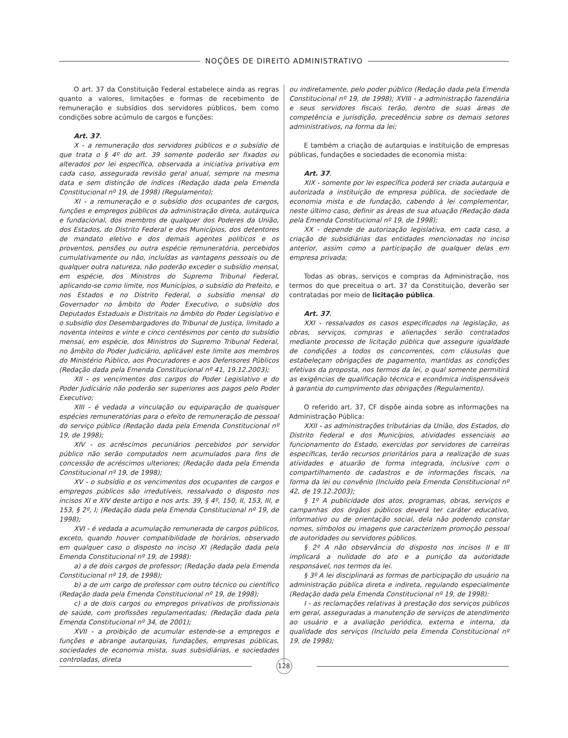NOÇÕES DE DIREITO ADMINISTRATIVO
O art. 37 da Constituição Federal estabelece ainda as regras quanto a valores, limitações e formas de recebimento de remuneração e subsídios dos servidores públicos, bem como condições sobre acúmulo de cargos e funções:
Art. 37.
X - a remuneração dos servidores públicos e o subsídio de que trata o § 4º do art. 39 somente poderão ser fixados ou alterados por lei específica, observada a iniciativa privativa em cada caso, assegurada revisão geral anual, sempre na mesma data e sem distinção de índices (Redação dada pela Emenda Constitucional nº 19, de 1998) (Regulamento);
XI - a remuneração e o subsídio dos ocupantes de cargos, funções e empregos públicos da administração direta, autárquica e fundacional, dos membros de qualquer dos Poderes da União, dos Estados, do Distrito Federal e dos Municípios, dos detentores de mandato eletivo e dos demais agentes políticos e os proventos, pensões ou outra espécie remuneratória, percebidos cumulativamente ou não, incluídas as vantagens pessoais ou de qualquer outra natureza, não poderão exceder o subsídio mensal, em espécie, dos Ministros do Supremo Tribunal Federal, aplicando-se como limite, nos Municípios, o subsídio do Prefeito, e nos Estados e no Distrito Federal, o subsídio mensal do Governador no âmbito do Poder Executivo, o subsídio dos Deputados Estaduais e Distritais no âmbito do Poder Legislativo e o subsidio dos Desembargadores do Tribunal de Justiça, limitado a noventa inteiros e vinte e cinco centésimos por cento do subsídio mensal, em espécie, dos Ministros do Supremo Tribunal Federal, no âmbito do Poder Judiciário, aplicável este limite aos membros do Ministério Público, aos Procuradores e aos Defensores Públicos (Redação dada pela Emenda Constitucional nº 41, 19.12.2003);
XII - os vencimentos dos cargos do Poder Legislativo e do Poder Judiciário não poderão ser superiores aos pagos pelo Poder Executivo;
XIII - é vedada a vinculação ou equiparação de quaisquer espécies remuneratórias para o efeito de remuneração de pessoal do serviço público (Redação dada pela Emenda Constitucional nº 19, de 1998);
XIV - os acréscimos pecuniários percebidos por servidor público não serão computados nem acumulados para fins de concessão de acréscimos ulteriores; (Redação dada pela Emenda Constitucional nº 19, de 1998);
XV - o subsídio e os vencimentos dos ocupantes de cargos e empregos públicos são irredutíveis, ressalvado o disposto nos incisos XI e XIV deste artigo e nos arts. 39, § 4º, 150, II, 153, III, e 153, § 2º, I; (Redação dada pela Emenda Constitucional nº 19, de 1998);
XVI - é vedada a acumulação remunerada de cargos públicos, exceto, quando houver compatibilidade de horários, observado em qualquer caso o disposto no inciso XI (Redação dada pela Emenda Constitucional nº 19, de 1998):
a) a de dois cargos de professor; (Redação dada pela Emenda Constitucional nº 19, de 1998);
b) a de um cargo de professor com outro técnico ou científico (Redação dada pela Emenda Constitucional nº 19, de 1998);
c) a de dois cargos ou empregos privativos de profissionais de saúde, com profissões regulamentadas; (Redação dada pela Emenda Constitucional nº 34, de 2001);
XVII - a proibição de acumular estende-se a empregos e funções e abrange autarquias, fundações, empresas públicas, sociedades de economia mista, suas subsidiárias, e sociedades controladas, direta
ou indiretamente, pelo poder público (Redação dada pela Emenda Constitucional nº 19, de 1998); XVIII - a administração fazendária e seus servidores fiscais terão, dentro de suas áreas de competência e jurisdição, precedência sobre os demais setores administrativos, na forma da lei;
E também a criação de autarquias e instituição de empresas públicas, fundações e sociedades de economia mista:
Art. 37.
XIX - somente por lei específica poderá ser criada autarquia e autorizada a instituição de empresa pública, de sociedade de economia mista e de fundação, cabendo à lei complementar, neste último caso, definir as áreas de sua atuação (Redação dada pela Emenda Constitucional nº 19, de 1998);
XX - depende de autorização legislativa, em cada caso, a criação de subsidiárias das entidades mencionadas no inciso anterior, assim como a participação de qualquer delas em empresa privada;
Todas as obras, serviços e compras da Administração, nos termos do que preceitua o art. 37 da Constituição, deverão ser contratadas por meio de licitação pública.
Art. 37.
XXI - ressalvados os casos especificados na legislação, as obras, serviços, compras e alienações serão contratados mediante processo de licitação pública que assegure igualdade de condições a todos os concorrentes, com cláusulas que estabeleçam obrigações de pagamento, mantidas as condições efetivas da proposta, nos termos da lei, o qual somente permitirá as exigências de qualificação técnica e econômica indispensáveis à garantia do cumprimento das obrigações (Regulamento).
O referido art. 37, CF dispõe ainda sobre as informações na Administração Pública:
XXII - as administrações tributárias da União, dos Estados, do Distrito Federal e dos Municípios, atividades essenciais ao funcionamento do Estado, exercidas por servidores de carreiras específicas, terão recursos prioritários para a realização de suas atividades e atuarão de forma integrada, inclusive com o compartilhamento de cadastros e de informações fiscais, na forma da lei ou convênio (Incluído pela Emenda Constitucional nº 42, de 19.12.2003);
§ 1º A publicidade dos atos, programas, obras, serviços e campanhas dos órgãos públicos deverá ter caráter educativo, informativo ou de orientação social, dela não podendo constar nomes, símbolos ou imagens que caracterizem promoção pessoal de autoridades ou servidores públicos.
§ 2º A não observância do disposto nos incisos II e III implicará a nulidade do ato e a punição da autoridade responsável, nos termos da lei.
§ 3º A lei disciplinará as formas de participação do usuário na administração pública direta e indireta, regulando especialmente (Redação dada pela Emenda Constitucional nº 19, de 1998):
I - as reclamações relativas à prestação dos serviços públicos em geral, asseguradas a manutenção de serviços de atendimento ao usuário e a avaliação periódica, externa e interna, da qualidade dos serviços (Incluído pela Emenda Constitucional nº 19, de 1998);
128